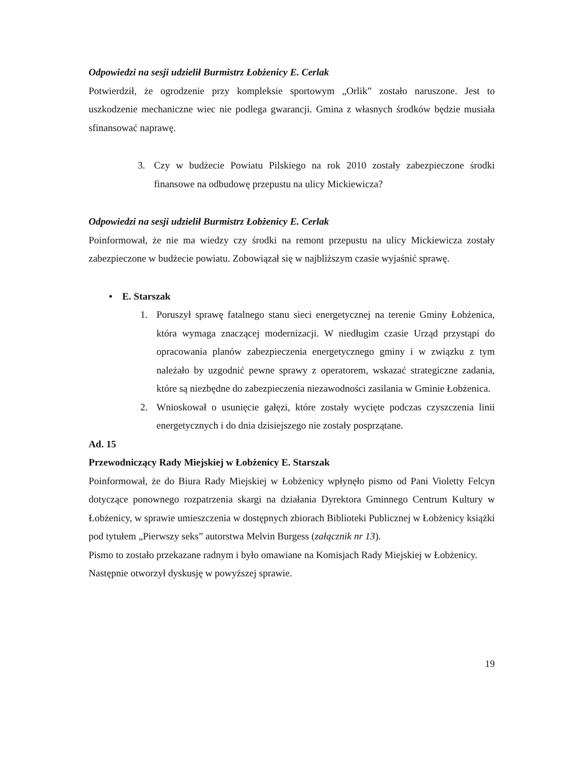Odpowiedzi na sesji udzielił Burmistrz Łobżenicy E. Cerlak
Potwierdził, że ogrodzenie przy kompleksie sportowym „Orlik” zostało naruszone. Jest to uszkodzenie mechaniczne wiec nie podlega gwarancji. Gmina z własnych środków będzie musiała sfinansować naprawę.
3. Czy w budżecie Powiatu Pilskiego na rok 2010 zostały zabezpieczone środki finansowe na odbudowę przepustu na ulicy Mickiewicza?
Odpowiedzi na sesji udzielił Burmistrz Łobżenicy E. Cerlak
Poinformował, że nie ma wiedzy czy środki na remont przepustu na ulicy Mickiewicza zostały zabezpieczone w budżecie powiatu. Zobowiązał się w najbliższym czasie wyjaśnić sprawę.
• E. Starszak
1. Poruszył sprawę fatalnego stanu sieci energetycznej na terenie Gminy Łobżenica, która wymaga znaczącej modernizacji. W niedługim czasie Urząd przystąpi do opracowania planów zabezpieczenia energetycznego gminy i w związku z tym należało by uzgodnić pewne sprawy z operatorem, wskazać strategiczne zadania, które są niezbędne do zabezpieczenia niezawodności zasilania w Gminie Łobżenica.
2. Wnioskował o usunięcie gałęzi, które zostały wycięte podczas czyszczenia linii energetycznych i do dnia dzisiejszego nie zostały posprzątane.
Ad. 15
Przewodniczący Rady Miejskiej w Łobżenicy E. Starszak
Poinformował, że do Biura Rady Miejskiej w Łobżenicy wpłynęło pismo od Pani Violetty Felcyn dotyczące ponownego rozpatrzenia skargi na działania Dyrektora Gminnego Centrum Kultury w Łobżenicy, w sprawie umieszczenia w dostępnych zbiorach Biblioteki Publicznej w Łobżenicy książki pod tytułem „Pierwszy seks” autorstwa Melvin Burgess (załącznik nr 13).
Pismo to zostało przekazane radnym i było omawiane na Komisjach Rady Miejskiej w Łobżenicy.
Następnie otworzył dyskusję w powyższej sprawie.
19